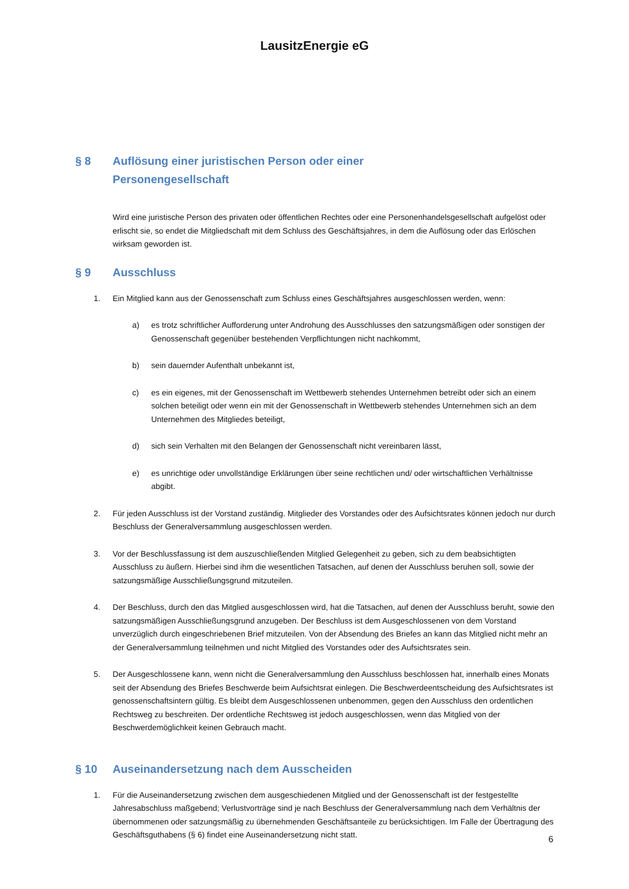LausitzEnergie eG
§ 8 Auflösung einer juristischen Person oder einer
Personengesellschaft
Wird eine juristische Person des privaten oder öffentlichen Rechtes oder eine Personenhandelsgesellschaft aufgelöst oder erlischt sie, so endet die Mitgliedschaft mit dem Schluss des Geschäftsjahres, in dem die Auflösung oder das Erlöschen wirksam geworden ist.
§ 9 Ausschluss
1. Ein Mitglied kann aus der Genossenschaft zum Schluss eines Geschäftsjahres ausgeschlossen werden, wenn:
a) es trotz schriftlicher Aufforderung unter Androhung des Ausschlusses den satzungsmäßigen oder sonstigen der Genossenschaft gegenüber bestehenden Verpflichtungen nicht nachkommt,
b) sein dauernder Aufenthalt unbekannt ist,
c) es ein eigenes, mit der Genossenschaft im Wettbewerb stehendes Unternehmen betreibt oder sich an einem solchen beteiligt oder wenn ein mit der Genossenschaft in Wettbewerb stehendes Unternehmen sich an dem Unternehmen des Mitgliedes beteiligt,
d) sich sein Verhalten mit den Belangen der Genossenschaft nicht vereinbaren lässt,
e) es unrichtige oder unvollständige Erklärungen über seine rechtlichen und/ oder wirtschaftlichen Verhältnisse abgibt.
2. Für jeden Ausschluss ist der Vorstand zuständig. Mitglieder des Vorstandes oder des Aufsichtsrates können jedoch nur durch Beschluss der Generalversammlung ausgeschlossen werden.
3. Vor der Beschlussfassung ist dem auszuschließenden Mitglied Gelegenheit zu geben, sich zu dem beabsichtigten Ausschluss zu äußern. Hierbei sind ihm die wesentlichen Tatsachen, auf denen der Ausschluss beruhen soll, sowie der satzungsmäßige Ausschließungsgrund mitzuteilen.
4. Der Beschluss, durch den das Mitglied ausgeschlossen wird, hat die Tatsachen, auf denen der Ausschluss beruht, sowie den satzungsmäßigen Ausschließungsgrund anzugeben. Der Beschluss ist dem Ausgeschlossenen von dem Vorstand unverzüglich durch eingeschriebenen Brief mitzuteilen. Von der Absendung des Briefes an kann das Mitglied nicht mehr an der Generalversammlung teilnehmen und nicht Mitglied des Vorstandes oder des Aufsichtsrates sein.
5. Der Ausgeschlossene kann, wenn nicht die Generalversammlung den Ausschluss beschlossen hat, innerhalb eines Monats seit der Absendung des Briefes Beschwerde beim Aufsichtsrat einlegen. Die Beschwerdeentscheidung des Aufsichtsrates ist genossenschaftsintern gültig. Es bleibt dem Ausgeschlossenen unbenommen, gegen den Ausschluss den ordentlichen Rechtsweg zu beschreiten. Der ordentliche Rechtsweg ist jedoch ausgeschlossen, wenn das Mitglied von der Beschwerdemöglichkeit keinen Gebrauch macht.
§ 10 Auseinandersetzung nach dem Ausscheiden
1. Für die Auseinandersetzung zwischen dem ausgeschiedenen Mitglied und der Genossenschaft ist der festgestellte Jahresabschluss maßgebend; Verlustvorträge sind je nach Beschluss der Generalversammlung nach dem Verhältnis der übernommenen oder satzungsmäßig zu übernehmenden Geschäftsanteile zu berücksichtigen. Im Falle der Übertragung des Geschäftsguthabens (§ 6) findet eine Auseinandersetzung nicht statt.
6